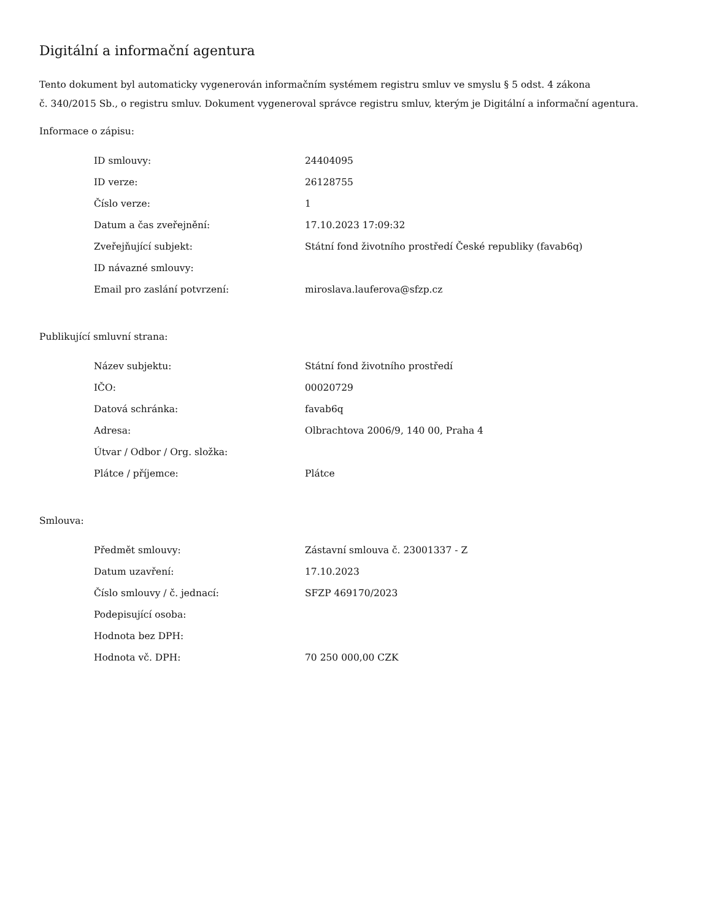Digitální a informační agentura
Tento dokument byl automaticky vygenerován informačním systémem registru smluv ve smyslu § 5 odst. 4 zákona
č. 340/2015 Sb., o registru smluv. Dokument vygeneroval správce registru smluv, kterým je Digitální a informační agentura.
Informace o zápisu:
| ID smlouvy: | 24404095 |
| ID verze: | 26128755 |
| Číslo verze: | 1 |
| Datum a čas zveřejnění: | 17.10.2023 17:09:32 |
| Zveřejňující subjekt: | Státní fond životního prostředí České republiky (favab6q) |
| ID návazné smlouvy: | |
| Email pro zaslání potvrzení: | miroslava.lauferova@sfzp.cz |
Publikující smluvní strana:
| Název subjektu: | Státní fond životního prostředí |
| IČO: | 00020729 |
| Datová schránka: | favab6q |
| Adresa: | Olbrachtova 2006/9, 140 00, Praha 4 |
| Útvar / Odbor / Org. složka: | |
| Plátce / příjemce: | Plátce |
Smlouva:
| Předmět smlouvy: | Zástavní smlouva č. 23001337 - Z |
| Datum uzavření: | 17.10.2023 |
| Číslo smlouvy / č. jednací: | SFZP 469170/2023 |
| Podepisující osoba: | |
| Hodnota bez DPH: | |
| Hodnota vč. DPH: | 70 250 000,00 CZK |